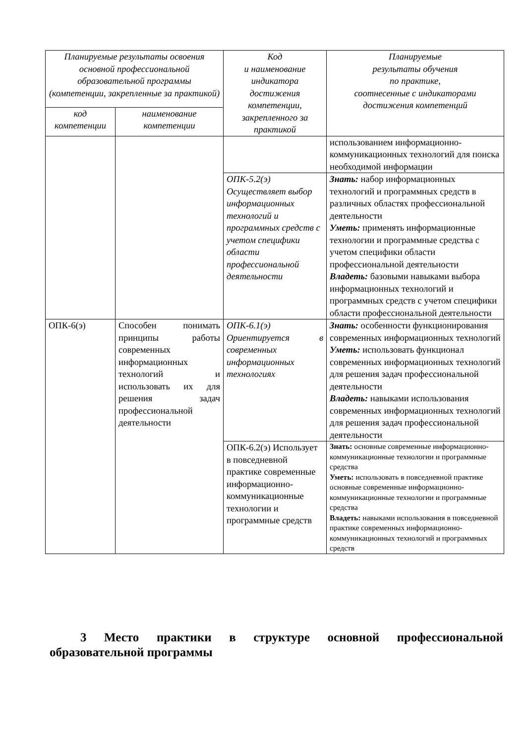| Планируемые результаты освоения основной профессиональной образовательной программы (компетенции, закрепленные за практикой) | | Код и наименование индикатора достижения компетенции, закрепленного за практикой | Планируемые результаты обучения по практике, соотнесенные с индикаторами достижения компетенций |
| --- | --- | --- | --- |
| код компетенции | наименование компетенции | | |
| | | | использованием информационно-коммуникационных технологий для поиска необходимой информации |
| | | ОПК-5.2(э) Осуществляет выбор информационных технологий и программных средств с учетом специфики области профессиональной деятельности | Знать: набор информационных технологий и программных средств в различных областях профессиональной деятельности Уметь: применять информационные технологии и программные средства с учетом специфики области профессиональной деятельности Владеть: базовыми навыками выбора информационных технологий и программных средств с учетом специфики области профессиональной деятельности |
| ОПК-6(э) | Способен понимать принципы работы современных информационных технологий и использовать их для решения задач профессиональной деятельности | ОПК-6.1(э) Ориентируется в современных информационных технологиях | Знать: особенности функционирования современных информационных технологий Уметь: использовать функционал современных информационных технологий для решения задач профессиональной деятельности Владеть: навыками использования современных информационных технологий для решения задач профессиональной деятельности |
| | | ОПК-6.2(э) Использует в повседневной практике современные информационно-коммуникационные технологии и программные средств | Знать: основные современные информационно-коммуникационные технологии и программные средства Уметь: использовать в повседневной практике основные современные информационно-коммуникационные технологии и программные средства Владеть: навыками использования в повседневной практике современных информационно-коммуникационных технологий и программных средств |
3 Место практики в структуре основной профессиональной образовательной программы